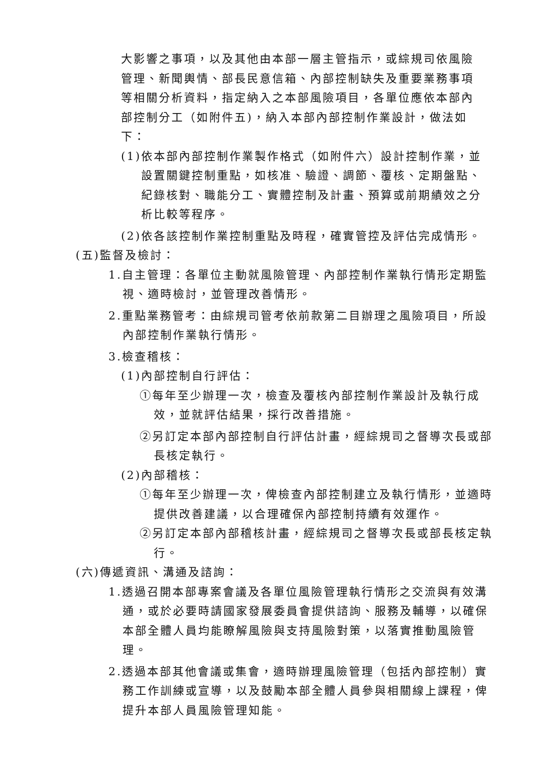大影響之事項，以及其他由本部一層主管指示，或綜規司依風險管理、新聞輿情、部長民意信箱、內部控制缺失及重要業務事項等相關分析資料，指定納入之本部風險項目，各單位應依本部內部控制分工（如附件五)，納入本部內部控制作業設計，做法如下：
(1)依本部內部控制作業製作格式（如附件六）設計控制作業，並設置關鍵控制重點，如核准、驗證、調節、覆核、定期盤點、紀錄核對、職能分工、實體控制及計畫、預算或前期績效之分析比較等程序。
(2)依各該控制作業控制重點及時程，確實管控及評估完成情形。
(五)監督及檢討：
1.自主管理：各單位主動就風險管理、內部控制作業執行情形定期監視、適時檢討，並管理改善情形。
2.重點業務管考：由綜規司管考依前款第二目辦理之風險項目，所設內部控制作業執行情形。
3.檢查稽核：
(1)內部控制自行評估：
①每年至少辦理一次，檢查及覆核內部控制作業設計及執行成效，並就評估結果，採行改善措施。
②另訂定本部內部控制自行評估計畫，經綜規司之督導次長或部長核定執行。
(2)內部稽核：
①每年至少辦理一次，俾檢查內部控制建立及執行情形，並適時提供改善建議，以合理確保內部控制持續有效運作。
②另訂定本部內部稽核計畫，經綜規司之督導次長或部長核定執行。
(六)傳遞資訊、溝通及諮詢：
1.透過召開本部專案會議及各單位風險管理執行情形之交流與有效溝通，或於必要時請國家發展委員會提供諮詢、服務及輔導，以確保本部全體人員均能瞭解風險與支持風險對策，以落實推動風險管理。
2.透過本部其他會議或集會，適時辦理風險管理（包括內部控制）實務工作訓練或宣導，以及鼓勵本部全體人員參與相關線上課程，俾提升本部人員風險管理知能。